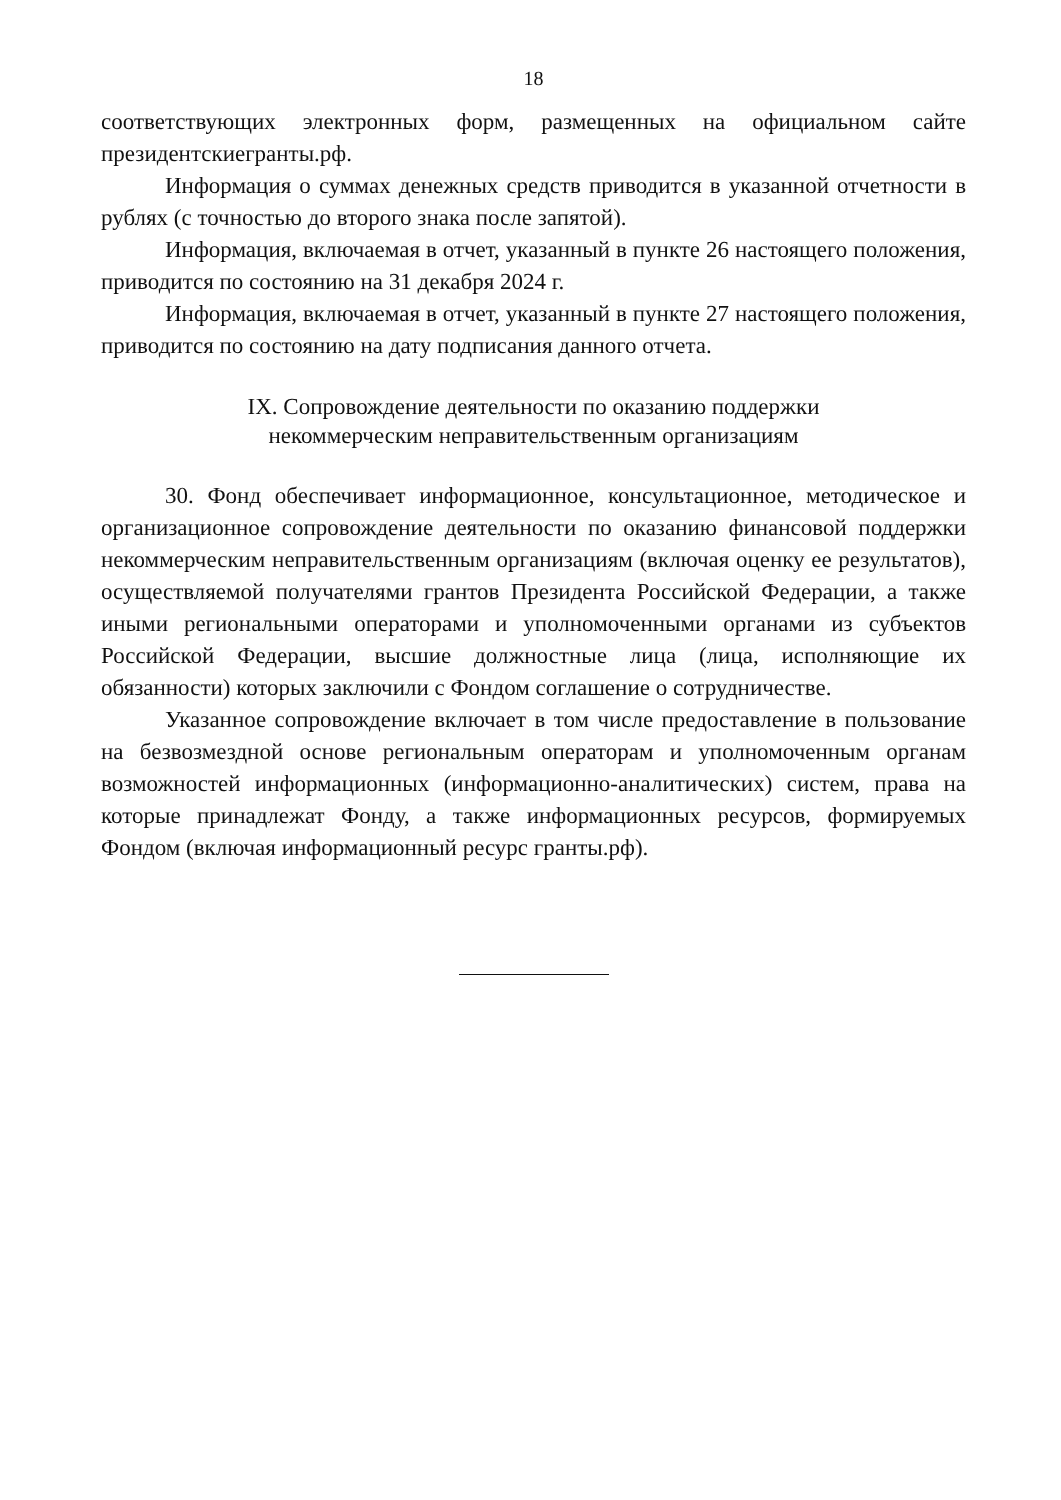18
соответствующих электронных форм, размещенных на официальном сайте президентскиегранты.рф.
Информация о суммах денежных средств приводится в указанной отчетности в рублях (с точностью до второго знака после запятой).
Информация, включаемая в отчет, указанный в пункте 26 настоящего положения, приводится по состоянию на 31 декабря 2024 г.
Информация, включаемая в отчет, указанный в пункте 27 настоящего положения, приводится по состоянию на дату подписания данного отчета.
IX. Сопровождение деятельности по оказанию поддержки
некоммерческим неправительственным организациям
30. Фонд обеспечивает информационное, консультационное, методическое и организационное сопровождение деятельности по оказанию финансовой поддержки некоммерческим неправительственным организациям (включая оценку ее результатов), осуществляемой получателями грантов Президента Российской Федерации, а также иными региональными операторами и уполномоченными органами из субъектов Российской Федерации, высшие должностные лица (лица, исполняющие их обязанности) которых заключили с Фондом соглашение о сотрудничестве.
Указанное сопровождение включает в том числе предоставление в пользование на безвозмездной основе региональным операторам и уполномоченным органам возможностей информационных (информационно-аналитических) систем, права на которые принадлежат Фонду, а также информационных ресурсов, формируемых Фондом (включая информационный ресурс гранты.рф).